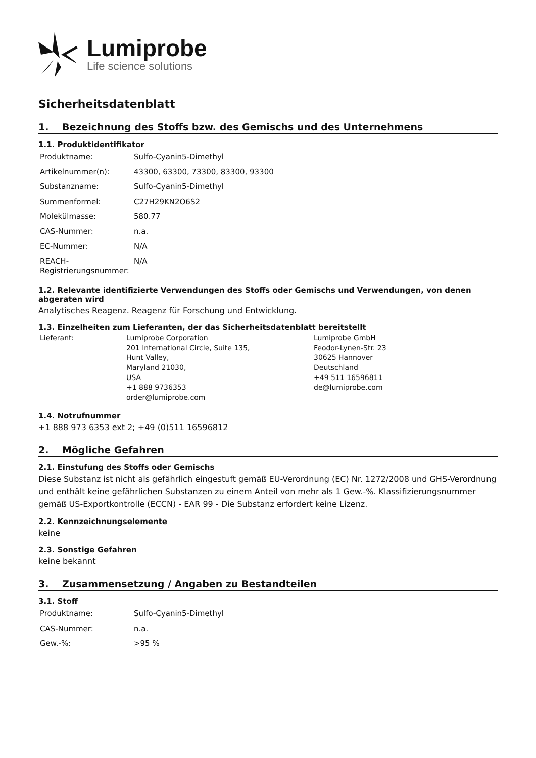Lumiprobe
Life science solutions
Sicherheitsdatenblatt
1. Bezeichnung des Stoffs bzw. des Gemischs und des Unternehmens
1.1. Produktidentifikator
| Produktname: | Sulfo-Cyanin5-Dimethyl |
| Artikelnummer(n): | 43300, 63300, 73300, 83300, 93300 |
| Substanzname: | Sulfo-Cyanin5-Dimethyl |
| Summenformel: | C27H29KN2O6S2 |
| Molekülmasse: | 580.77 |
| CAS-Nummer: | n.a. |
| EC-Nummer: | N/A |
| REACH-Registrierungsnummer: | N/A |
1.2. Relevante identifizierte Verwendungen des Stoffs oder Gemischs und Verwendungen, von denen abgeraten wird
Analytisches Reagenz. Reagenz für Forschung und Entwicklung.
1.3. Einzelheiten zum Lieferanten, der das Sicherheitsdatenblatt bereitstellt
| Lieferant: | Lumiprobe Corporation 201 International Circle, Suite 135, Hunt Valley, Maryland 21030, USA +1 888 9736353 order@lumiprobe.com | Lumiprobe GmbH Feodor-Lynen-Str. 23 30625 Hannover Deutschland +49 511 16596811 de@lumiprobe.com |
1.4. Notrufnummer
+1 888 973 6353 ext 2; +49 (0)511 16596812
2. Mögliche Gefahren
2.1. Einstufung des Stoffs oder Gemischs
Diese Substanz ist nicht als gefährlich eingestuft gemäß EU-Verordnung (EC) Nr. 1272/2008 und GHS-Verordnung und enthält keine gefährlichen Substanzen zu einem Anteil von mehr als 1 Gew.-%. Klassifizierungsnummer gemäß US-Exportkontrolle (ECCN) - EAR 99 - Die Substanz erfordert keine Lizenz.
2.2. Kennzeichnungselemente
keine
2.3. Sonstige Gefahren
keine bekannt
3. Zusammensetzung / Angaben zu Bestandteilen
3.1. Stoff
| Produktname: | Sulfo-Cyanin5-Dimethyl |
| CAS-Nummer: | n.a. |
| Gew.-%: | >95 % |